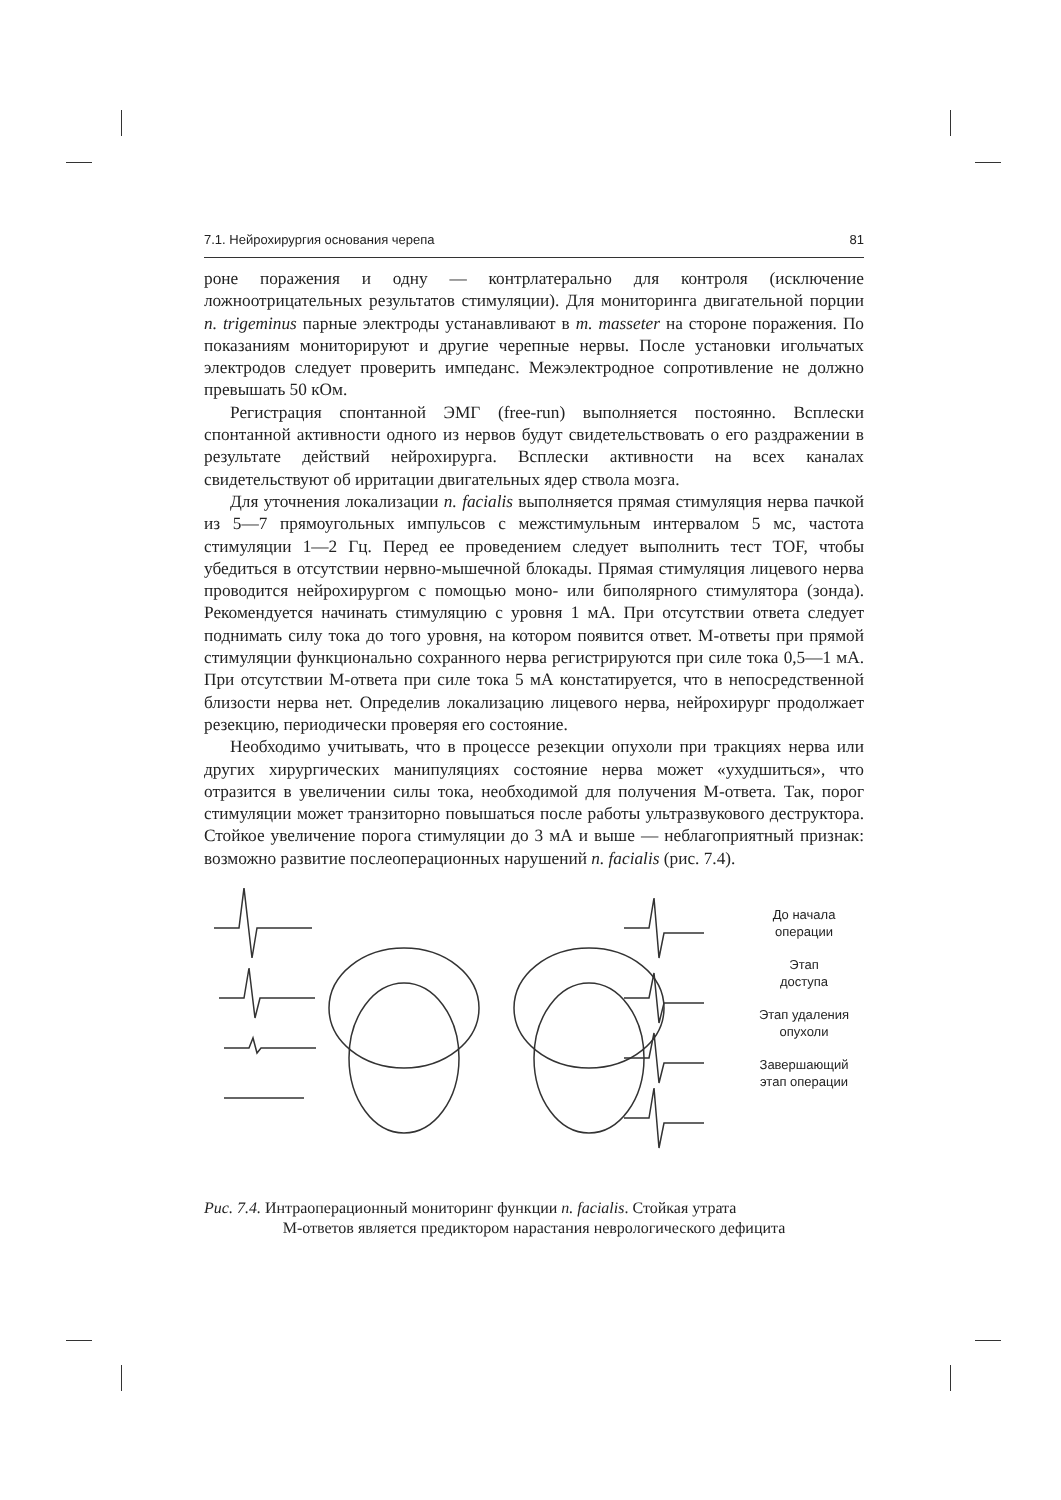7.1. Нейрохирургия основания черепа 81
роне поражения и одну — контрлатерально для контроля (исключение ложноотрицательных результатов стимуляции). Для мониторинга двигательной порции n. trigeminus парные электроды устанавливают в m. masseter на стороне поражения. По показаниям мониторируют и другие черепные нервы. После установки игольчатых электродов следует проверить импеданс. Межэлектродное сопротивление не должно превышать 50 кОм.
Регистрация спонтанной ЭМГ (free-run) выполняется постоянно. Всплески спонтанной активности одного из нервов будут свидетельствовать о его раздражении в результате действий нейрохирурга. Всплески активности на всех каналах свидетельствуют об ирритации двигательных ядер ствола мозга.
Для уточнения локализации n. facialis выполняется прямая стимуляция нерва пачкой из 5—7 прямоугольных импульсов с межстимульным интервалом 5 мс, частота стимуляции 1—2 Гц. Перед ее проведением следует выполнить тест TOF, чтобы убедиться в отсутствии нервно-мышечной блокады. Прямая стимуляция лицевого нерва проводится нейрохирургом с помощью моно- или биполярного стимулятора (зонда). Рекомендуется начинать стимуляцию с уровня 1 мА. При отсутствии ответа следует поднимать силу тока до того уровня, на котором появится ответ. М-ответы при прямой стимуляции функционально сохранного нерва регистрируются при силе тока 0,5—1 мА. При отсутствии М-ответа при силе тока 5 мА констатируется, что в непосредственной близости нерва нет. Определив локализацию лицевого нерва, нейрохирург продолжает резекцию, периодически проверяя его состояние.
Необходимо учитывать, что в процессе резекции опухоли при тракциях нерва или других хирургических манипуляциях состояние нерва может «ухудшиться», что отразится в увеличении силы тока, необходимой для получения М-ответа. Так, порог стимуляции может транзиторно повышаться после работы ультразвукового деструктора. Стойкое увеличение порога стимуляции до 3 мА и выше — неблагоприятный признак: возможно развитие послеоперационных нарушений n. facialis (рис. 7.4).
До начала
операции
Этап
доступа
Этап удаления
опухоли
Завершающий
этап операции
Рис. 7.4. Интраоперационный мониторинг функции n. facialis. Стойкая утрата
М-ответов является предиктором нарастания неврологического дефицита